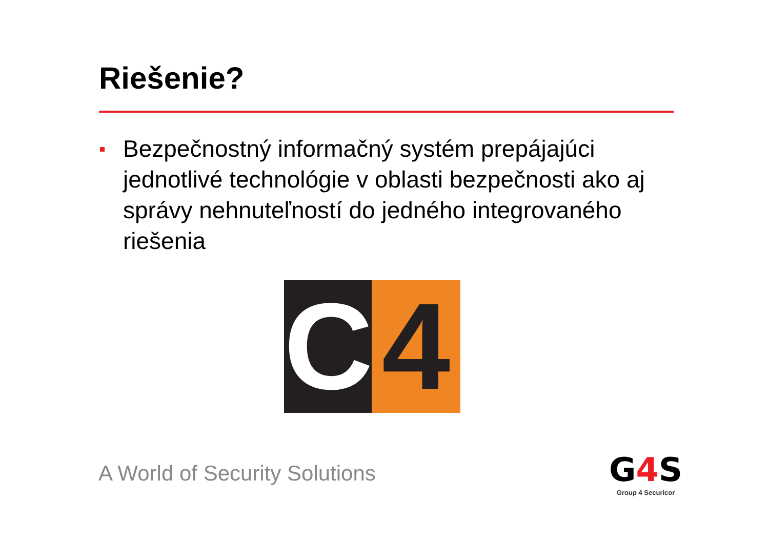Riešenie?
Bezpečnostný informačný systém prepájajúci jednotlivé technológie v oblasti bezpečnosti ako aj správy nehnuteľností do jedného integrovaného riešenia
C 4
A World of Security Solutions
G4 S
Group 4 Securicor